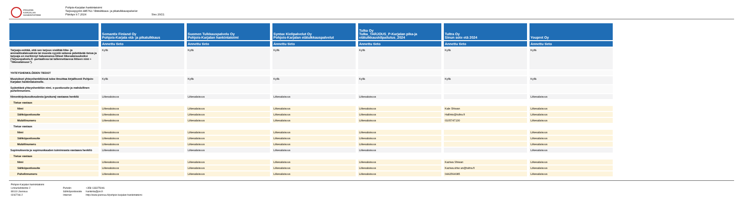POHJOIS-
KARJALAN
HANKINTATOIMI
Pohjois-Karjalan hankintatoimi
Tarjouspyyntö 485762 / Etätulkkaus- ja pikatulkkauspalvelut
Päiväys 9.7.2024 Sivu 20/21
| | Semantix Finland Oy Pohjois-Karjala etä- ja pikatulkkaus | Suomen Tulkkauspalvelu Oy Pohjois-Karjalan hankintatoimi | Syntax Kielipalvelut Oy Pohjois-Karjalan etätulkkauspalvelut | Tulka Oy Tulka_TARJOUS_P-Karjalan pika-ja etätulkkauskilpailutus_2024 | Tultra Oy Sinun sote etä 2024 | Youpret Oy |
| --- | --- | --- | --- | --- | --- | --- |
| | Annettu tieto | Annettu tieto | Annettu tieto | Annettu tieto | Annettu tieto | Annettu tieto |
| Tarjoaja esittää, että sen tarjous sisältää liike- ja ammattisalaisuuksia tai muusta syystä salassa pidettävää tietoa ja tarjoaja on merkinnyt haluamansa liitteet liikesalaisuuksiksi (Tarjouspalvelu.fi -portaalissa tai tallennettaessa liitteen nimi + "liikesalaisuus"). | Kyllä | Kyllä | Kyllä | Kyllä | Kyllä | Kyllä |
| YHTEYSHENKILÖIDEN TIEDOT | | | | | | |
| Muutokset yhteyshenkilöissä tulee ilmoittaa kirjallisesti Pohjois-Karjalan hankintatoimelle. | Kyllä | Kyllä | Kyllä | Kyllä | Kyllä | Kyllä |
| Syötettävä yhteyshenkilön nimi, s-postiosoite ja mahdollinen puhelinnumero. | | | | | | |
| Nimenkirjoitusoikeudesta (prokura) vastaava henkilö | Liikesalaisuus | Liikesalaisuus | Liikesalaisuus | Liikesalaisuus | | Liikesalaisuus |
| Tietue vastaus | | | | | | |
| Nimi | Liikesalaisuus | Liikesalaisuus | Liikesalaisuus | Liikesalaisuus | Kale Shiwan | Liikesalaisuus |
| Sähköpostiosoite | Liikesalaisuus | Liikesalaisuus | Liikesalaisuus | Liikesalaisuus | Hallinto@tultra.fi | Liikesalaisuus |
| Mobiilinumero | Liikesalaisuus | Liikesalaisuus | Liikesalaisuus | Liikesalaisuus | 0105747130 | Liikesalaisuus |
| Tietue vastaus | | | | | | |
| Nimi | Liikesalaisuus | Liikesalaisuus | Liikesalaisuus | Liikesalaisuus | | Liikesalaisuus |
| Sähköpostiosoite | Liikesalaisuus | Liikesalaisuus | Liikesalaisuus | Liikesalaisuus | | Liikesalaisuus |
| Mobiilinumero | Liikesalaisuus | Liikesalaisuus | Liikesalaisuus | Liikesalaisuus | | Liikesalaisuus |
| Sopimuksesta ja sopimuskauden toiminnasta vastaava henkilö | Liikesalaisuus | Liikesalaisuus | Liikesalaisuus | Liikesalaisuus | | Liikesalaisuus |
| Tietue vastaus | | | | | | |
| Nimi | Liikesalaisuus | Liikesalaisuus | Liikesalaisuus | Liikesalaisuus | Kaziwa Shiwan | Liikesalaisuus |
| Sähköpostiosoite | Liikesalaisuus | Liikesalaisuus | Liikesalaisuus | Liikesalaisuus | Kaziwa.shiw an@tultra.fi | Liikesalaisuus |
| Puhelinnumero | Liikesalaisuus | Liikesalaisuus | Liikesalaisuus | Liikesalaisuus | 0442564085 | Liikesalaisuus |
Pohjois-Karjalan hankintatoimi
Linnunlahdentie 2
80110 Joensuu
0242746-2
Puhelin
Sähköpostiosoite
Internet
+358 133375046
hankinta@jns.fi
http://www.joensuu.fi/pohjois-karjalan-hankintatoimi